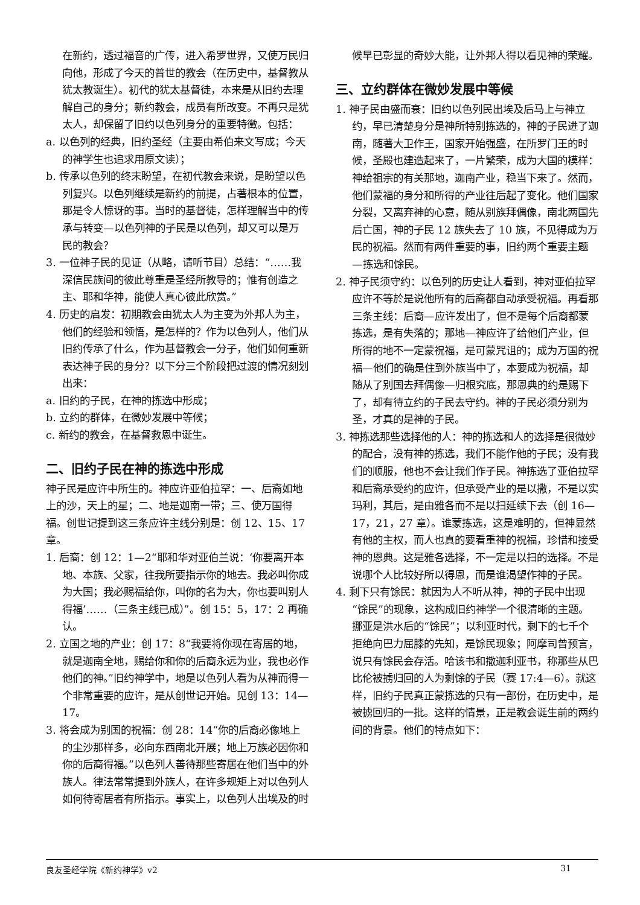在新约，透过福音的广传，进入希罗世界，又使万民归向他，形成了今天的普世的教会（在历史中，基督教从犹太教诞生）。初代的犹太基督徒，本来是从旧约去理解自己的身分；新约教会，成员有所改变。不再只是犹太人，却保留了旧约以色列身分的重要特徵。包括：
a. 以色列的经典，旧约圣经（主要由希伯来文写成；今天的神学生也追求用原文读）；
b. 传承以色列的终末盼望，在初代教会来说，是盼望以色列复兴。以色列继续是新约的前提，占著根本的位置，那是令人惊讶的事。当时的基督徒，怎样理解当中的传承与转变—以色列神的子民是以色列，却又可以是万民的教会？
3. 一位神子民的见证（从略，请听节目）总结：“……我深信民族间的彼此尊重是圣经所教导的；惟有创造之主、耶和华神，能使人真心彼此欣赏。”
4. 历史的启发：初期教会由犹太人为主变为外邦人为主，他们的经验和领悟，是怎样的？作为以色列人，他们从旧约传承了什么，作为基督教会一分子，他们如何重新表达神子民的身分？以下分三个阶段把过渡的情况刻划出来：
a. 旧约的子民，在神的拣选中形成；
b. 立约的群体，在微妙发展中等候；
c. 新约的教会，在基督救恩中诞生。
二、旧约子民在神的拣选中形成
神子民是应许中所生的。神应许亚伯拉罕：一、后裔如地上的沙，天上的星；二、地是迦南一带；三、使万国得福。创世记提到这三条应许主线分别是：创 12、15、17 章。
1. 后裔：创 12：1—2“耶和华对亚伯兰说：‘你要离开本地、本族、父家，往我所要指示你的地去。我必叫你成为大国；我必赐福给你，叫你的名为大，你也要叫别人得福’……（三条主线已成）”。创 15：5，17：2 再确认。
2. 立国之地的产业：创 17：8“我要将你现在寄居的地，就是迦南全地，赐给你和你的后裔永远为业，我也必作他们的神。”旧约神学中，地是以色列人看为从神而得一个非常重要的应许，是从创世记开始。见创 13：14—17。
3. 将会成为别国的祝福：创 28：14“你的后裔必像地上的尘沙那样多，必向东西南北开展；地上万族必因你和你的后裔得福。”以色列人善待那些寄居在他们当中的外族人。律法常常提到外族人，在许多规矩上对以色列人如何待寄居者有所指示。事实上，以色列人出埃及的时
候早已彰显的奇妙大能，让外邦人得以看见神的荣耀。
三、立约群体在微妙发展中等候
1. 神子民由盛而衰：旧约以色列民出埃及后马上与神立约，早已清楚身分是神所特别拣选的，神的子民进了迦南，随著大卫作王，国家开始强盛，在所罗门王的时候，圣殿也建造起来了，一片繁荣，成为大国的模样：神给祖宗的有关那地，迦南产业，稳当下来了。然而，他们蒙福的身分和所得的产业往后起了变化。他们国家分裂，又离弃神的心意，随从别族拜偶像，南北两国先后亡国，神的子民 12 族失去了 10 族，不见得成为万民的祝福。然而有两件重要的事，旧约两个重要主题—拣选和馀民。
2. 神子民须守约：以色列的历史让人看到，神对亚伯拉罕应许不等於是说他所有的后裔都自动承受祝福。再看那三条主线：后裔—应许发出了，但不是每个后裔都蒙拣选，是有失落的；那地—神应许了给他们产业，但所得的地不一定蒙祝福，是可蒙咒诅的；成为万国的祝福—他们的确是住到外族当中了，本要成为祝福，却随从了别国去拜偶像—归根究底，那恩典的约是赐下了，却有待立约的子民去守约。神的子民必须分别为圣，才真的是神的子民。
3. 神拣选那些选择他的人：神的拣选和人的选择是很微妙的配合，没有神的拣选，我们不能作他的子民；没有我们的顺服，他也不会让我们作子民。神拣选了亚伯拉罕和后裔承受约的应许，但承受产业的是以撒，不是以实玛利，其后，是由雅各而不是以扫延续下去（创 16—17，21，27 章）。谁蒙拣选，这是难明的，但神显然有他的主权，而人也真的要看重神的祝福，珍惜和接受神的恩典。这是雅各选择，不一定是以扫的选择。不是说哪个人比较好所以得恩，而是谁渴望作神的子民。
4. 剩下只有馀民：就因为人不听从神，神的子民中出现“馀民”的现象，这构成旧约神学一个很清晰的主题。挪亚是洪水后的“馀民”；以利亚时代，剩下的七千个拒绝向巴力屈膝的先知，是馀民现象；阿摩司曾预言，说只有馀民会存活。哈该书和撒迦利亚书，称那些从巴比伦被掳归回的人为剩馀的子民（赛 17:4—6）。就这样，旧约子民真正蒙拣选的只有一部份，在历史中，是被掳回归的一批。这样的情景，正是教会诞生前的两约间的背景。他们的特点如下：
良友圣经学院《新约神学》v2 31